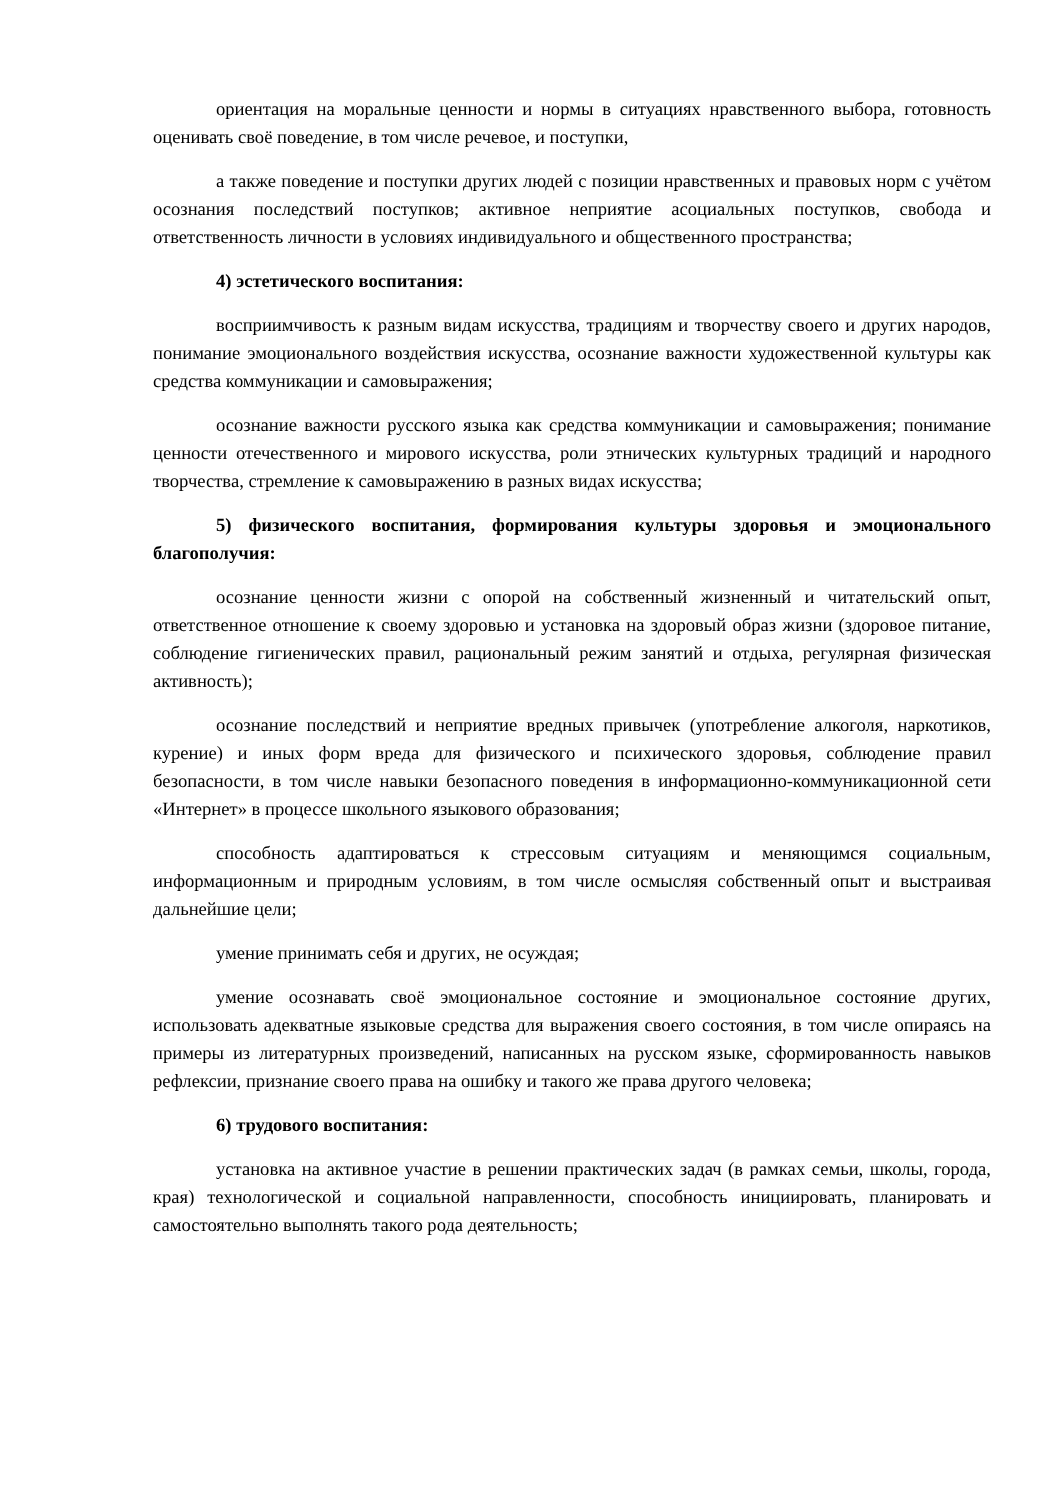ориентация на моральные ценности и нормы в ситуациях нравственного выбора, готовность оценивать своё поведение, в том числе речевое, и поступки,
а также поведение и поступки других людей с позиции нравственных и правовых норм с учётом осознания последствий поступков; активное неприятие асоциальных поступков, свобода и ответственность личности в условиях индивидуального и общественного пространства;
4) эстетического воспитания:
восприимчивость к разным видам искусства, традициям и творчеству своего и других народов, понимание эмоционального воздействия искусства, осознание важности художественной культуры как средства коммуникации и самовыражения;
осознание важности русского языка как средства коммуникации и самовыражения; понимание ценности отечественного и мирового искусства, роли этнических культурных традиций и народного творчества, стремление к самовыражению в разных видах искусства;
5) физического воспитания, формирования культуры здоровья и эмоционального благополучия:
осознание ценности жизни с опорой на собственный жизненный и читательский опыт, ответственное отношение к своему здоровью и установка на здоровый образ жизни (здоровое питание, соблюдение гигиенических правил, рациональный режим занятий и отдыха, регулярная физическая активность);
осознание последствий и неприятие вредных привычек (употребление алкоголя, наркотиков, курение) и иных форм вреда для физического и психического здоровья, соблюдение правил безопасности, в том числе навыки безопасного поведения в информационно-коммуникационной сети «Интернет» в процессе школьного языкового образования;
способность адаптироваться к стрессовым ситуациям и меняющимся социальным, информационным и природным условиям, в том числе осмысляя собственный опыт и выстраивая дальнейшие цели;
умение принимать себя и других, не осуждая;
умение осознавать своё эмоциональное состояние и эмоциональное состояние других, использовать адекватные языковые средства для выражения своего состояния, в том числе опираясь на примеры из литературных произведений, написанных на русском языке, сформированность навыков рефлексии, признание своего права на ошибку и такого же права другого человека;
6) трудового воспитания:
установка на активное участие в решении практических задач (в рамках семьи, школы, города, края) технологической и социальной направленности, способность инициировать, планировать и самостоятельно выполнять такого рода деятельность;